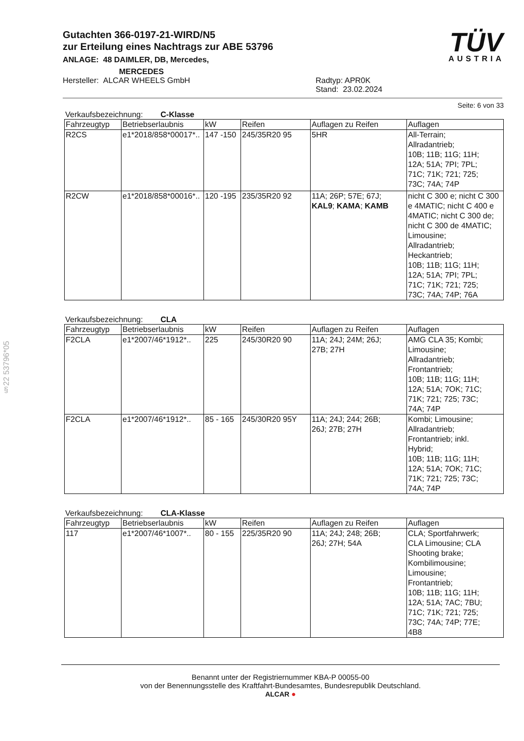Gutachten 366-0197-21-WIRD/N5
zur Erteilung eines Nachtrags zur ABE 53796
ANLAGE: 48 DAIMLER, DB, Mercedes,
MERCEDES
Hersteller: ALCAR WHEELS GmbH Radtyp: APR0K
Stand: 23.02.2024
TÜV
AUSTRIA
Seite: 6 von 33
Verkaufsbezeichnung: C-Klasse
| Fahrzeugtyp | Betriebserlaubnis | kW | Reifen | Auflagen zu Reifen | Auflagen |
| --- | --- | --- | --- | --- | --- |
| R2CS | e1*2018/858*00017*.. | 147 -150 | 245/35R20 95 | 5HR | All-Terrain; Allradantrieb; 10B; 11B; 11G; 11H; 12A; 51A; 7PI; 7PL; 71C; 71K; 721; 725; 73C; 74A; 74P |
| R2CW | e1*2018/858*00016*.. | 120 -195 | 235/35R20 92 | 11A; 26P; 57E; 67J; KAL9 ; KAMA ; KAMB | nicht C 300 e; nicht C 300 e 4MATIC; nicht C 400 e 4MATIC; nicht C 300 de; nicht C 300 de 4MATIC; Limousine; Allradantrieb; Heckantrieb; 10B; 11B; 11G; 11H; 12A; 51A; 7PI; 7PL; 71C; 71K; 721; 725; 73C; 74A; 74P; 76A |
Verkaufsbezeichnung: CLA
| Fahrzeugtyp | Betriebserlaubnis | kW | Reifen | Auflagen zu Reifen | Auflagen |
| --- | --- | --- | --- | --- | --- |
| F2CLA | e1*2007/46*1912*.. | 225 | 245/30R20 90 | 11A; 24J; 24M; 26J; 27B; 27H | AMG CLA 35; Kombi; Limousine; Allradantrieb; Frontantrieb; 10B; 11B; 11G; 11H; 12A; 51A; 7OK; 71C; 71K; 721; 725; 73C; 74A; 74P |
| F2CLA | e1*2007/46*1912*.. | 85 - 165 | 245/30R20 95Y | 11A; 24J; 244; 26B; 26J; 27B; 27H | Kombi; Limousine; Allradantrieb; Frontantrieb; inkl. Hybrid; 10B; 11B; 11G; 11H; 12A; 51A; 7OK; 71C; 71K; 721; 725; 73C; 74A; 74P |
Verkaufsbezeichnung: CLA-Klasse
| Fahrzeugtyp | Betriebserlaubnis | kW | Reifen | Auflagen zu Reifen | Auflagen |
| --- | --- | --- | --- | --- | --- |
| 117 | e1*2007/46*1007*.. | 80 - 155 | 225/35R20 90 | 11A; 24J; 248; 26B; 26J; 27H; 54A | CLA; Sportfahrwerk; CLA Limousine; CLA Shooting brake; Kombilimousine; Limousine; Frontantrieb; 10B; 11B; 11G; 11H; 12A; 51A; 7AC; 7BU; 71C; 71K; 721; 725; 73C; 74A; 74P; 77E; 4B8 |
§22 53796*05
Benannt unter der Registriernummer KBA-P 00055-00
von der Benennungsstelle des Kraftfahrt-Bundesamtes, Bundesrepublik Deutschland.
ALCAR ●